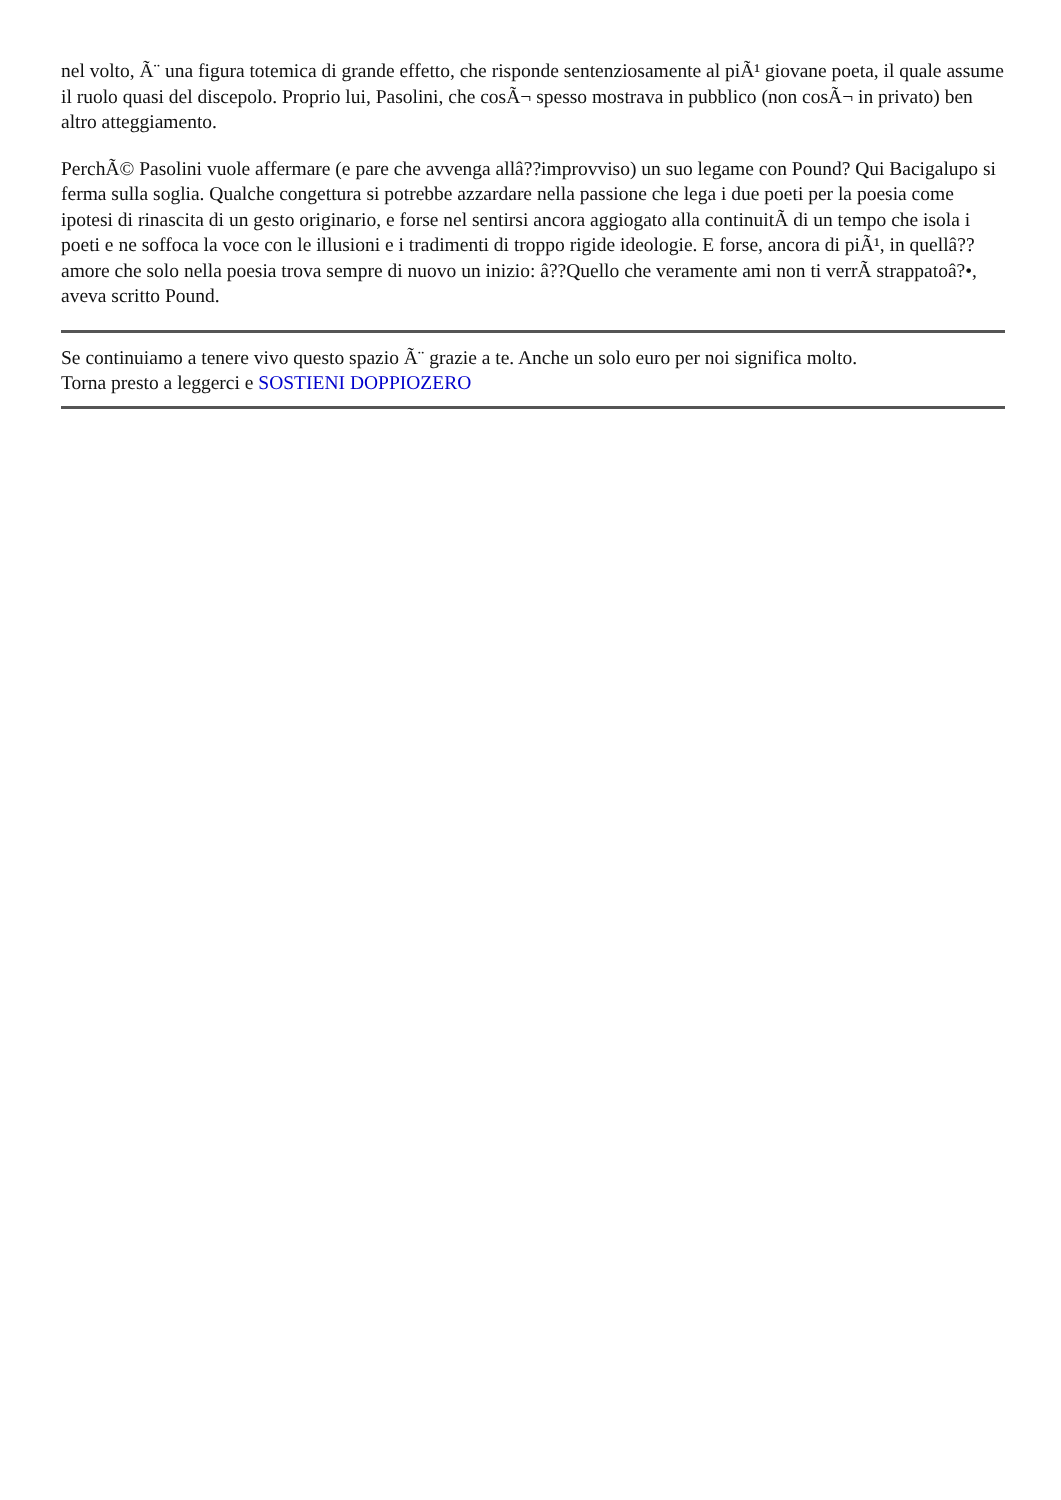nel volto, Ã¨ una figura totemica di grande effetto, che risponde sentenziosamente al piÃ¹ giovane poeta, il quale assume il ruolo quasi del discepolo. Proprio lui, Pasolini, che cosÃ¬ spesso mostrava in pubblico (non cosÃ¬ in privato) ben altro atteggiamento.
PerchÃ© Pasolini vuole affermare (e pare che avvenga allâ??improvviso) un suo legame con Pound? Qui Bacigalupo si ferma sulla soglia. Qualche congettura si potrebbe azzardare nella passione che lega i due poeti per la poesia come ipotesi di rinascita di un gesto originario, e forse nel sentirsi ancora aggiogato alla continuitÃ di un tempo che isola i poeti e ne soffoca la voce con le illusioni e i tradimenti di troppo rigide ideologie. E forse, ancora di piÃ¹, in quellâ??amore che solo nella poesia trova sempre di nuovo un inizio: â??Quello che veramente ami non ti verrÃ strappatoâ?•, aveva scritto Pound.
Se continuiamo a tenere vivo questo spazio Ã¨ grazie a te. Anche un solo euro per noi significa molto.
Torna presto a leggerci e SOSTIENI DOPPIOZERO